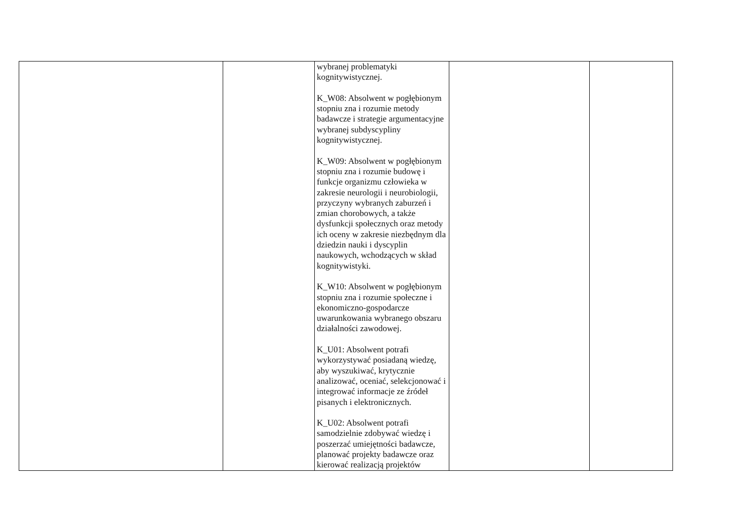| | | wybranej problematyki kognitywistycznej. K_W08: Absolwent w pogłębionym stopniu zna i rozumie metody badawcze i strategie argumentacyjne wybranej subdyscypliny kognitywistycznej. K_W09: Absolwent w pogłębionym stopniu zna i rozumie budowę i funkcje organizmu człowieka w zakresie neurologii i neurobiologii, przyczyny wybranych zaburzeń i zmian chorobowych, a także dysfunkcji społecznych oraz metody ich oceny w zakresie niezbędnym dla dziedzin nauki i dyscyplin naukowych, wchodzących w skład kognitywistyki. K_W10: Absolwent w pogłębionym stopniu zna i rozumie społeczne i ekonomiczno-gospodarcze uwarunkowania wybranego obszaru działalności zawodowej. K_U01: Absolwent potrafi wykorzystywać posiadaną wiedzę, aby wyszukiwać, krytycznie analizować, oceniać, selekcjonować i integrować informacje ze źródeł pisanych i elektronicznych. K_U02: Absolwent potrafi samodzielnie zdobywać wiedzę i poszerzać umiejętności badawcze, planować projekty badawcze oraz kierować realizacją projektów | | |